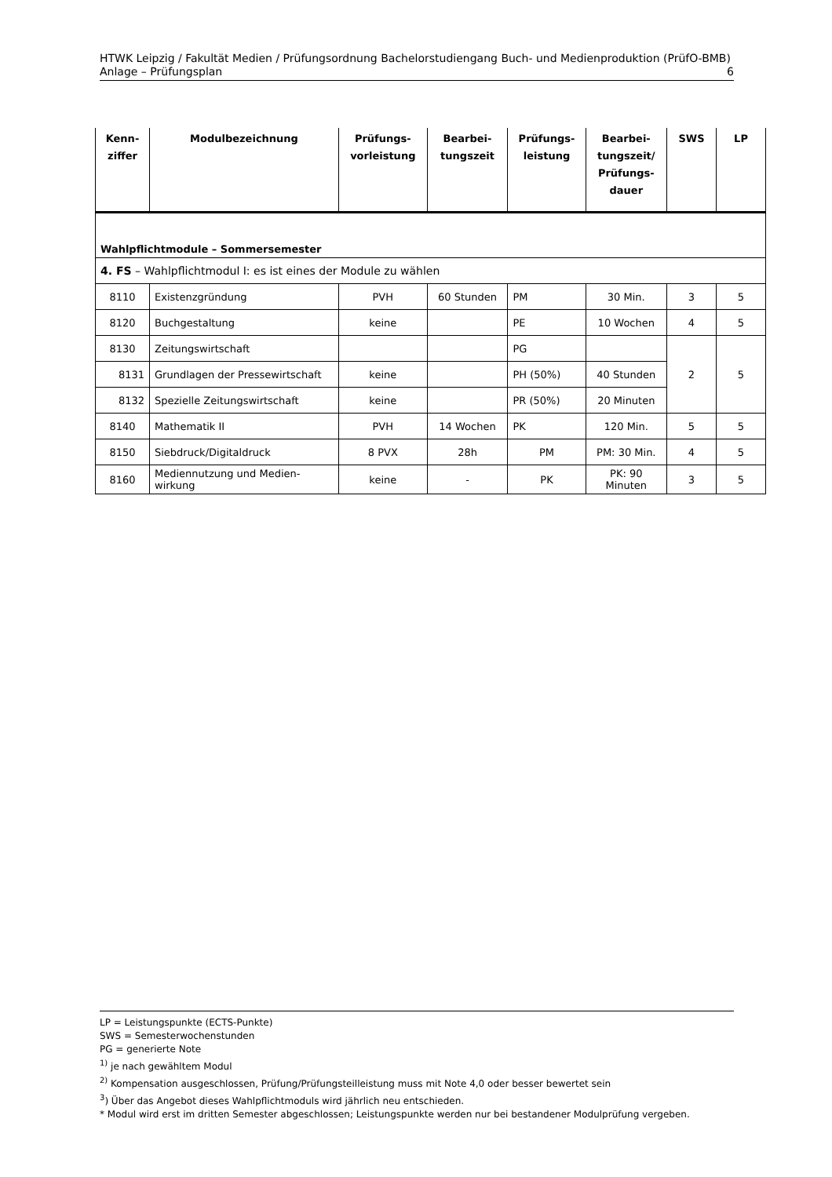HTWK Leipzig / Fakultät Medien / Prüfungsordnung Bachelorstudiengang Buch- und Medienproduktion (PrüfO-BMB)
Anlage – Prüfungsplan 6
| Kenn- ziffer | Modulbezeichnung | Prüfungs- vorleistung | Bearbei- tungszeit | Prüfungs- leistung | Bearbei- tungszeit/ Prüfungs- dauer | SWS | LP |
| --- | --- | --- | --- | --- | --- | --- | --- |
| Wahlpflichtmodule – Sommersemester | | | | | | | |
| 4. FS – Wahlpflichtmodul I: es ist eines der Module zu wählen | | | | | | | |
| 8110 | Existenzgründung | PVH | 60 Stunden | PM | 30 Min. | 3 | 5 |
| 8120 | Buchgestaltung | keine | | PE | 10 Wochen | 4 | 5 |
| 8130 | Zeitungswirtschaft | | | PG | | 2 | 5 |
| 8131 | Grundlagen der Pressewirtschaft | keine | | PH (50%) | 40 Stunden | | |
| 8132 | Spezielle Zeitungswirtschaft | keine | | PR (50%) | 20 Minuten | | |
| 8140 | Mathematik II | PVH | 14 Wochen | PK | 120 Min. | 5 | 5 |
| 8150 | Siebdruck/Digitaldruck | 8 PVX | 28h | PM | PM: 30 Min. | 4 | 5 |
| 8160 | Mediennutzung und Medien- wirkung | keine | - | PK | PK: 90 Minuten | 3 | 5 |
LP = Leistungspunkte (ECTS-Punkte)
SWS = Semesterwochenstunden
PG = generierte Note
<sup>1)</sup> je nach gewähltem Modul
<sup>2)</sup> Kompensation ausgeschlossen, Prüfung/Prüfungsteilleistung muss mit Note 4,0 oder besser bewertet sein
<sup>3</sup>) Über das Angebot dieses Wahlpflichtmoduls wird jährlich neu entschieden.
* Modul wird erst im dritten Semester abgeschlossen; Leistungspunkte werden nur bei bestandener Modulprüfung vergeben.